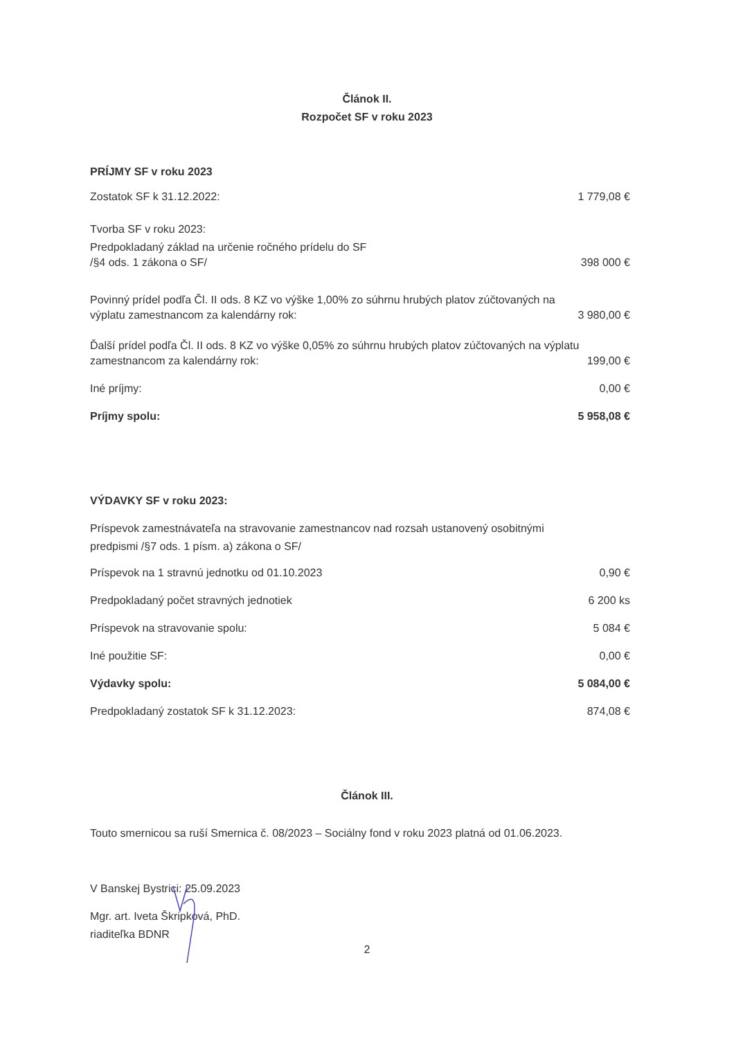Článok II.
Rozpočet SF v roku 2023
PRÍJMY SF v roku 2023
Zostatok SF k 31.12.2022: 1 779,08 €
Tvorba SF v roku 2023:
Predpokladaný základ na určenie ročného prídelu do SF
/§4 ods. 1 zákona o SF/ 398 000 €
Povinný prídel podľa Čl. II ods. 8 KZ vo výške 1,00% zo súhrnu hrubých platov zúčtovaných na
výplatu zamestnancom za kalendárny rok: 3 980,00 €
Ďalší prídel podľa Čl. II ods. 8 KZ vo výške 0,05% zo súhrnu hrubých platov zúčtovaných na výplatu
zamestnancom za kalendárny rok: 199,00 €
Iné príjmy: 0,00 €
Príjmy spolu: 5 958,08 €
VÝDAVKY SF v roku 2023:
Príspevok zamestnávateľa na stravovanie zamestnancov nad rozsah ustanovený osobitnými
predpismi /§7 ods. 1 písm. a) zákona o SF/
Príspevok na 1 stravnú jednotku od 01.10.2023 0,90 €
Predpokladaný počet stravných jednotiek 6 200 ks
Príspevok na stravovanie spolu: 5 084 €
Iné použitie SF: 0,00 €
Výdavky spolu: 5 084,00 €
Predpokladaný zostatok SF k 31.12.2023: 874,08 €
Článok III.
Touto smernicou sa ruší Smernica č. 08/2023 – Sociálny fond v roku 2023 platná od 01.06.2023.
V Banskej Bystrici: 25.09.2023
Mgr. art. Iveta Škripková, PhD.
riaditeľka BDNR
2